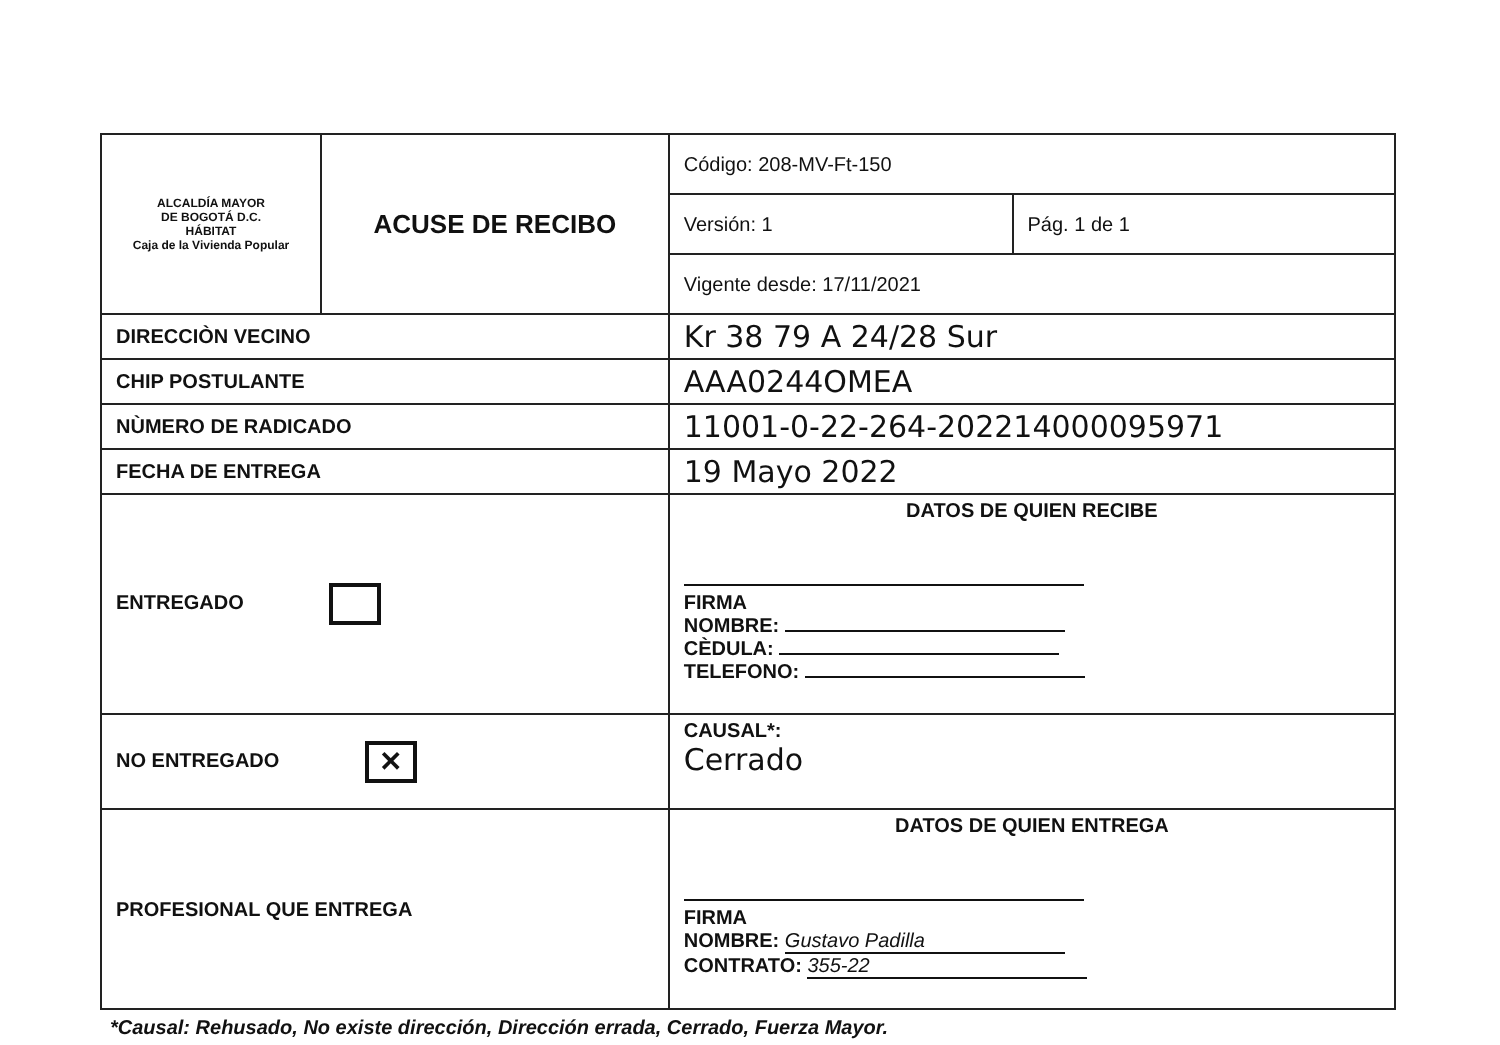| ALCALDÍA MAYOR DE BOGOTÁ D.C. HÁBITAT Caja de la Vivienda Popular | ACUSE DE RECIBO | | Código: 208-MV-Ft-150 | |
| | | | Versión: 1 | Pág. 1 de 1 |
| | | | Vigente desde: 17/11/2021 | |
| DIRECCIÒN VECINO | | Kr 38 79 A 24/28 Sur | | |
| CHIP POSTULANTE | | AAA0244OMEA | | |
| NÙMERO DE RADICADO | | 11001-0-22-264-202214000095971 | | |
| FECHA DE ENTREGA | | 19 Mayo 2022 | | |
| ENTREGADO | | DATOS DE QUIEN RECIBE FIRMA NOMBRE: CÈDULA: TELEFONO: | | |
| NO ENTREGADO ✕ | | CAUSAL*: Cerrado | | |
| PROFESIONAL QUE ENTREGA | | DATOS DE QUIEN ENTREGA FIRMA NOMBRE: Gustavo Padilla CONTRATO: 355-22 | | |
*Causal: Rehusado, No existe dirección, Dirección errada, Cerrado, Fuerza Mayor.